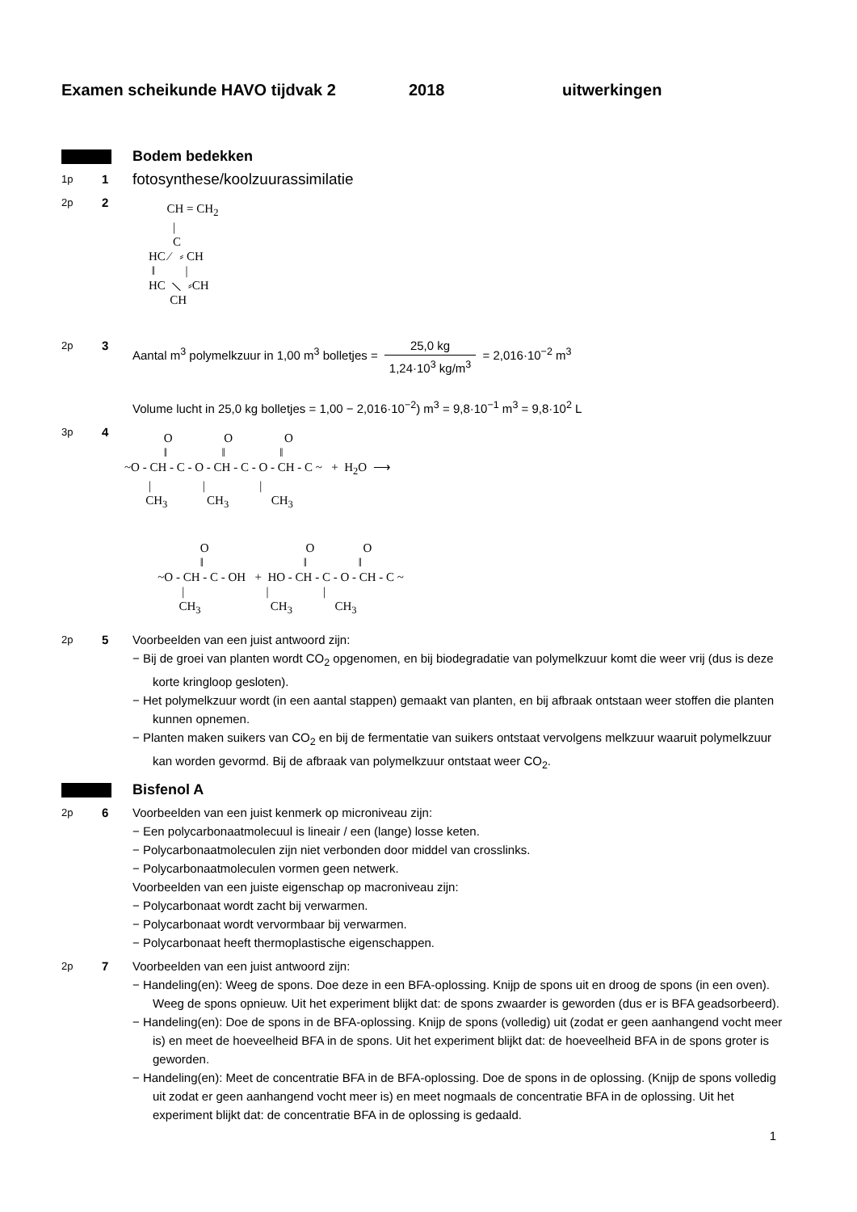Examen scheikunde HAVO tijdvak 2 2018 uitwerkingen
Bodem bedekken
1p
1
fotosynthese/koolzuurassimilatie
2p
2
CH = CH<sub>2</sub> | C HC ⁄ ⸗ CH ‖ | HC ⟍ ⸗CH CH
2p
3 Aantal m<sup>3</sup> polymelkzuur in 1,00 m<sup>3</sup> bolletjes = 25,0 kg 1,24·10<sup>3</sup> kg/m<sup>3</sup> = 2,016·10<sup>−2</sup> m<sup>3</sup>
Volume lucht in 25,0 kg bolletjes = 1,00 − 2,016·10<sup>−2</sup>) m<sup>3</sup> = 9,8·10<sup>−1</sup> m<sup>3</sup> = 9,8·10<sup>2</sup> L
3p
4
O O O ‖ ‖ ‖ ~O - CH - C - O - CH - C - O - CH - C ~ + H<sub>2</sub>O ⟶ | | | CH<sub>3</sub> CH<sub>3</sub> CH<sub>3</sub> O O O ‖ ‖ ‖ ~O - CH - C - OH + HO - CH - C - O - CH - C ~ | | | CH<sub>3</sub> CH<sub>3</sub> CH<sub>3</sub>
2p
5 Voorbeelden van een juist antwoord zijn:
− Bij de groei van planten wordt CO<sub>2</sub> opgenomen, en bij biodegradatie van polymelkzuur komt die weer vrij (dus is deze korte kringloop gesloten).
− Het polymelkzuur wordt (in een aantal stappen) gemaakt van planten, en bij afbraak ontstaan weer stoffen die planten kunnen opnemen.
− Planten maken suikers van CO<sub>2</sub> en bij de fermentatie van suikers ontstaat vervolgens melkzuur waaruit polymelkzuur kan worden gevormd. Bij de afbraak van polymelkzuur ontstaat weer CO<sub>2</sub>.
Bisfenol A
2p
6 Voorbeelden van een juist kenmerk op microniveau zijn:
− Een polycarbonaatmolecuul is lineair / een (lange) losse keten.
− Polycarbonaatmoleculen zijn niet verbonden door middel van crosslinks.
− Polycarbonaatmoleculen vormen geen netwerk.
Voorbeelden van een juiste eigenschap op macroniveau zijn:
− Polycarbonaat wordt zacht bij verwarmen.
− Polycarbonaat wordt vervormbaar bij verwarmen.
− Polycarbonaat heeft thermoplastische eigenschappen.
2p
7 Voorbeelden van een juist antwoord zijn:
− Handeling(en): Weeg de spons. Doe deze in een BFA-oplossing. Knijp de spons uit en droog de spons (in een oven). Weeg de spons opnieuw. Uit het experiment blijkt dat: de spons zwaarder is geworden (dus er is BFA geadsorbeerd).
− Handeling(en): Doe de spons in de BFA-oplossing. Knijp de spons (volledig) uit (zodat er geen aanhangend vocht meer is) en meet de hoeveelheid BFA in de spons. Uit het experiment blijkt dat: de hoeveelheid BFA in de spons groter is geworden.
− Handeling(en): Meet de concentratie BFA in de BFA-oplossing. Doe de spons in de oplossing. (Knijp de spons volledig uit zodat er geen aanhangend vocht meer is) en meet nogmaals de concentratie BFA in de oplossing. Uit het experiment blijkt dat: de concentratie BFA in de oplossing is gedaald.
1